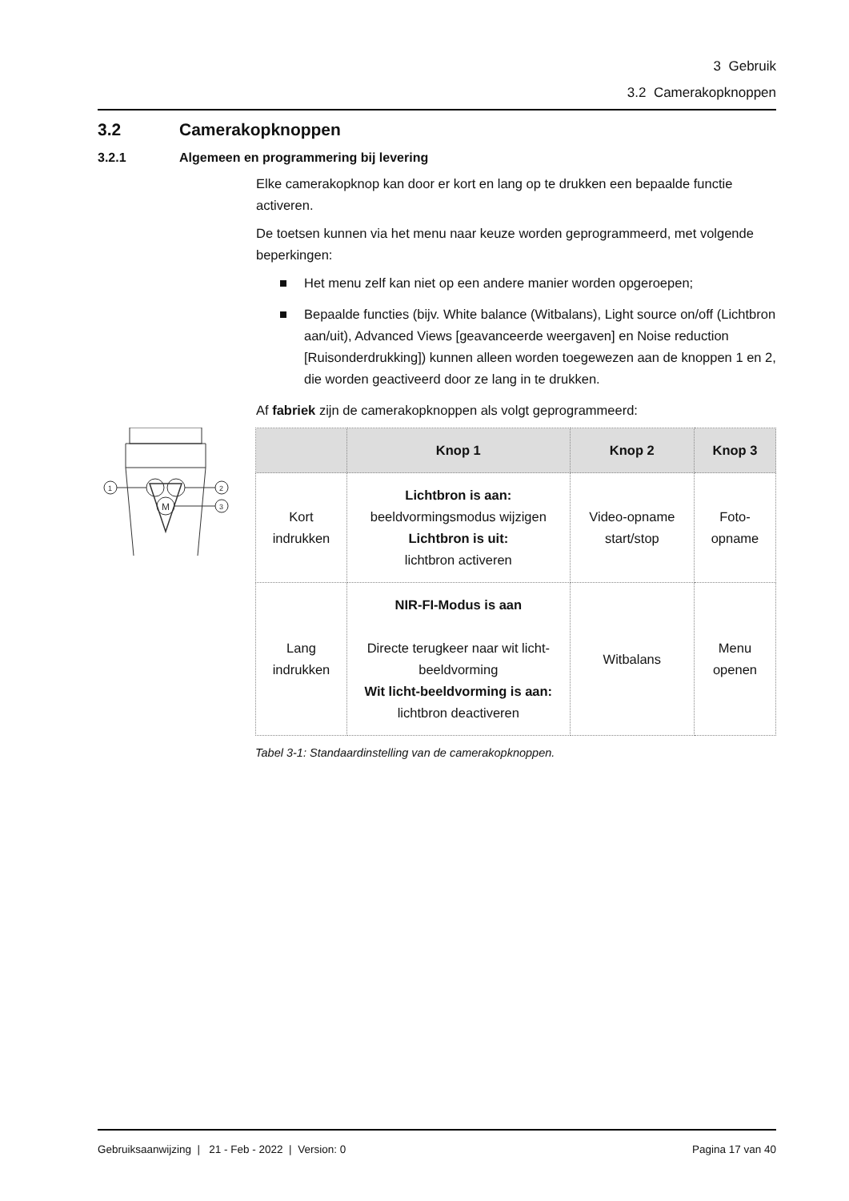3 Gebruik
3.2 Camerakopknoppen
3.2 Camerakopknoppen
3.2.1 Algemeen en programmering bij levering
Elke camerakopknop kan door er kort en lang op te drukken een bepaalde functie activeren.
De toetsen kunnen via het menu naar keuze worden geprogrammeerd, met volgende beperkingen:
Het menu zelf kan niet op een andere manier worden opgeroepen;
Bepaalde functies (bijv. White balance (Witbalans), Light source on/off (Lichtbron aan/uit), Advanced Views [geavanceerde weergaven] en Noise reduction [Ruisonderdrukking]) kunnen alleen worden toegewezen aan de knoppen 1 en 2, die worden geactiveerd door ze lang in te drukken.
Af fabriek zijn de camerakopknoppen als volgt geprogrammeerd:
M
1
2
3
| | Knop 1 | Knop 2 | Knop 3 |
| --- | --- | --- | --- |
| Kort indrukken | Lichtbron is aan: beeldvormingsmodus wijzigen Lichtbron is uit: lichtbron activeren | Video-opname start/stop | Foto-opname |
| Lang indrukken | NIR-FI-Modus is aan Directe terugkeer naar wit licht-beeldvorming Wit licht-beeldvorming is aan: lichtbron deactiveren | Witbalans | Menu openen |
Tabel 3-1: Standaardinstelling van de camerakopknoppen.
Gebruiksaanwijzing | 21 - Feb - 2022 | Version: 0 Pagina 17 van 40